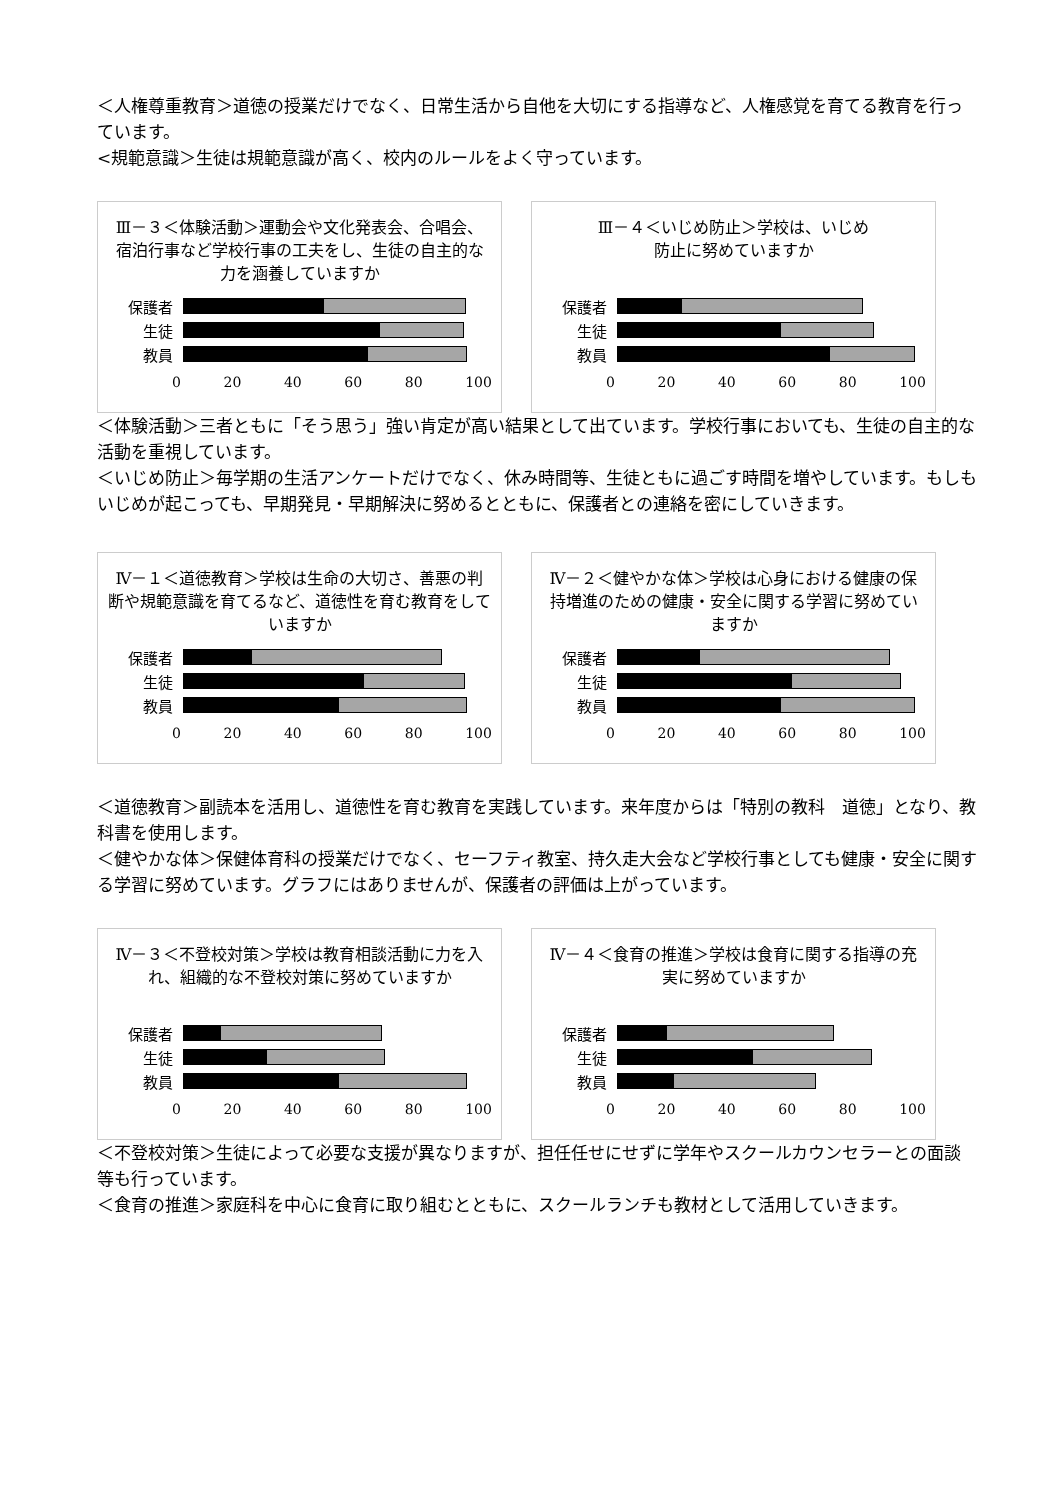＜人権尊重教育＞道徳の授業だけでなく、日常生活から自他を大切にする指導など、人権感覚を育てる教育を行っています。
<規範意識＞生徒は規範意識が高く、校内のルールをよく守っています。
Ⅲ－３＜体験活動＞運動会や文化発表会、合唱会、宿泊行事など学校行事の工夫をし、生徒の自主的な力を涵養していますか
保護者
生徒
教員
0 20 40 60 80 100
Ⅲ－４＜いじめ防止＞学校は、いじめ
防止に努めていますか
保護者
生徒
教員
0 20 40 60 80 100
＜体験活動＞三者ともに「そう思う」強い肯定が高い結果として出ています。学校行事においても、生徒の自主的な活動を重視しています。
＜いじめ防止＞毎学期の生活アンケートだけでなく、休み時間等、生徒ともに過ごす時間を増やしています。もしもいじめが起こっても、早期発見・早期解決に努めるとともに、保護者との連絡を密にしていきます。
Ⅳ－１＜道徳教育＞学校は生命の大切さ、善悪の判断や規範意識を育てるなど、道徳性を育む教育をしていますか
保護者
生徒
教員
0 20 40 60 80 100
Ⅳ－２＜健やかな体＞学校は心身における健康の保持増進のための健康・安全に関する学習に努めていますか
保護者
生徒
教員
0 20 40 60 80 100
＜道徳教育＞副読本を活用し、道徳性を育む教育を実践しています。来年度からは「特別の教科　道徳」となり、教科書を使用します。
＜健やかな体＞保健体育科の授業だけでなく、セーフティ教室、持久走大会など学校行事としても健康・安全に関する学習に努めています。グラフにはありませんが、保護者の評価は上がっています。
Ⅳ－３＜不登校対策＞学校は教育相談活動に力を入れ、組織的な不登校対策に努めていますか
保護者
生徒
教員
0 20 40 60 80 100
Ⅳ－４＜食育の推進＞学校は食育に関する指導の充実に努めていますか
保護者
生徒
教員
0 20 40 60 80 100
＜不登校対策＞生徒によって必要な支援が異なりますが、担任任せにせずに学年やスクールカウンセラーとの面談等も行っています。
＜食育の推進＞家庭科を中心に食育に取り組むとともに、スクールランチも教材として活用していきます。